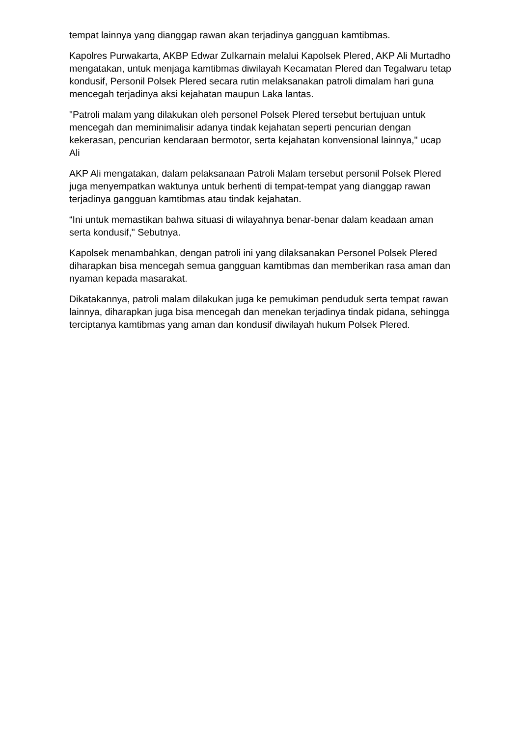tempat lainnya yang dianggap rawan akan terjadinya gangguan kamtibmas.
Kapolres Purwakarta, AKBP Edwar Zulkarnain melalui Kapolsek Plered, AKP Ali Murtadho mengatakan, untuk menjaga kamtibmas diwilayah Kecamatan Plered dan Tegalwaru tetap kondusif, Personil Polsek Plered secara rutin melaksanakan patroli dimalam hari guna mencegah terjadinya aksi kejahatan maupun Laka lantas.
"Patroli malam yang dilakukan oleh personel Polsek Plered tersebut bertujuan untuk mencegah dan meminimalisir adanya tindak kejahatan seperti pencurian dengan kekerasan, pencurian kendaraan bermotor, serta kejahatan konvensional lainnya," ucap Ali
AKP Ali mengatakan, dalam pelaksanaan Patroli Malam tersebut personil Polsek Plered juga menyempatkan waktunya untuk berhenti di tempat-tempat yang dianggap rawan terjadinya gangguan kamtibmas atau tindak kejahatan.
“Ini untuk memastikan bahwa situasi di wilayahnya benar-benar dalam keadaan aman serta kondusif," Sebutnya.
Kapolsek menambahkan, dengan patroli ini yang dilaksanakan Personel Polsek Plered diharapkan bisa mencegah semua gangguan kamtibmas dan memberikan rasa aman dan nyaman kepada masarakat.
Dikatakannya, patroli malam dilakukan juga ke pemukiman penduduk serta tempat rawan lainnya, diharapkan juga bisa mencegah dan menekan terjadinya tindak pidana, sehingga terciptanya kamtibmas yang aman dan kondusif diwilayah hukum Polsek Plered.